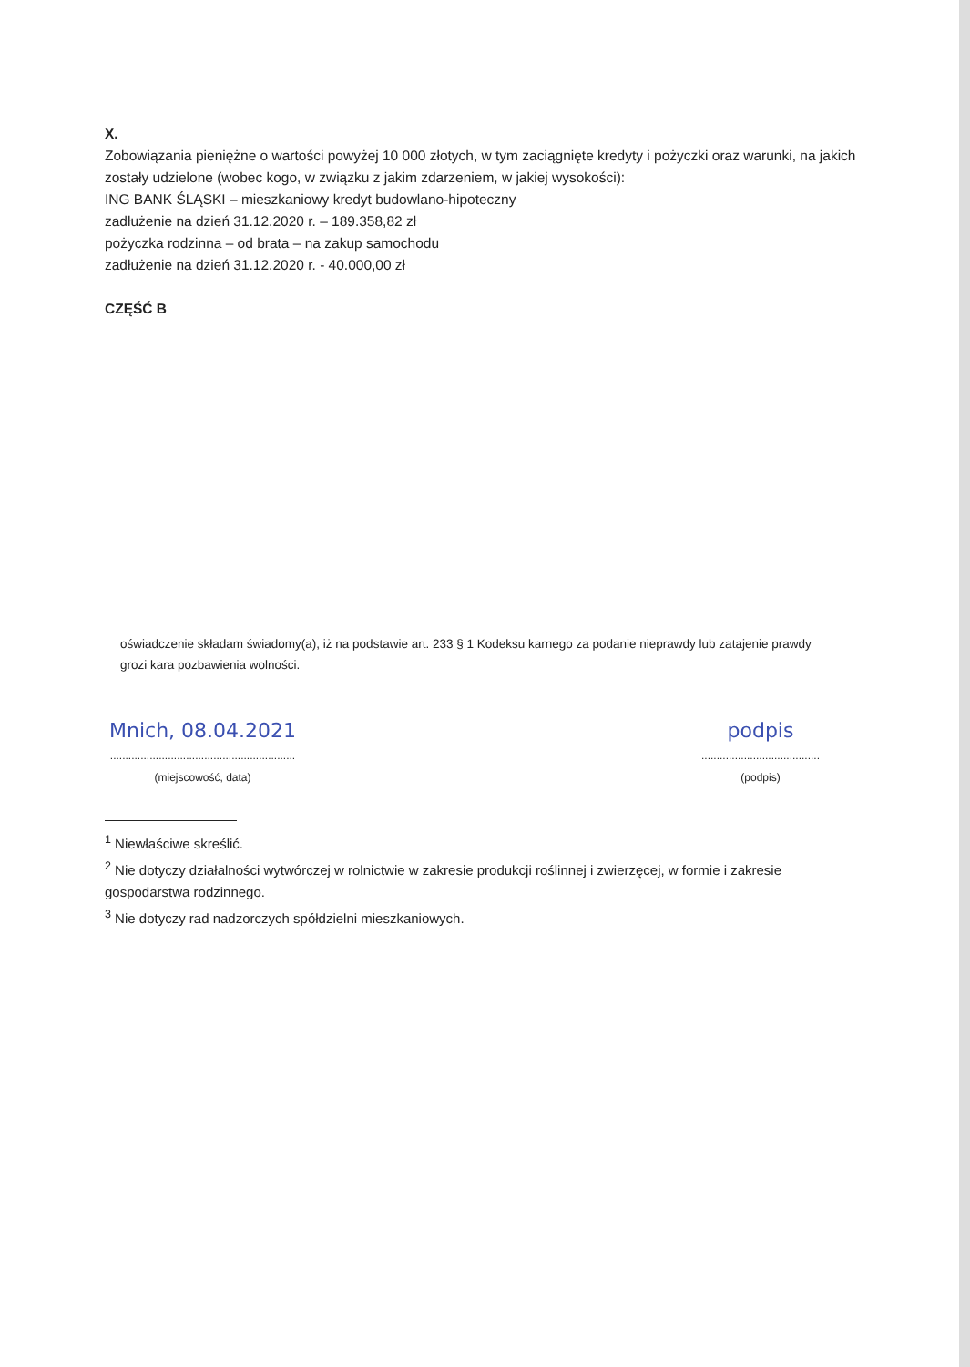X.
Zobowiązania pieniężne o wartości powyżej 10 000 złotych, w tym zaciągnięte kredyty i pożyczki oraz warunki, na jakich zostały udzielone (wobec kogo, w związku z jakim zdarzeniem, w jakiej wysokości):
ING BANK ŚLĄSKI – mieszkaniowy kredyt budowlano-hipoteczny
zadłużenie na dzień 31.12.2020 r. – 189.358,82 zł
pożyczka rodzinna – od brata – na zakup samochodu
zadłużenie na dzień 31.12.2020 r. - 40.000,00 zł
CZĘŚĆ B
oświadczenie składam świadomy(a), iż na podstawie art. 233 § 1 Kodeksu karnego za podanie nieprawdy lub zatajenie prawdy grozi kara pozbawienia wolności.
Mnich, 08.04.2021
.............................................................
(miejscowość, data)
podpis
.......................................
(podpis)
<sup>1</sup> Niewłaściwe skreślić.
<sup>2</sup> Nie dotyczy działalności wytwórczej w rolnictwie w zakresie produkcji roślinnej i zwierzęcej, w formie i zakresie gospodarstwa rodzinnego.
<sup>3</sup> Nie dotyczy rad nadzorczych spółdzielni mieszkaniowych.